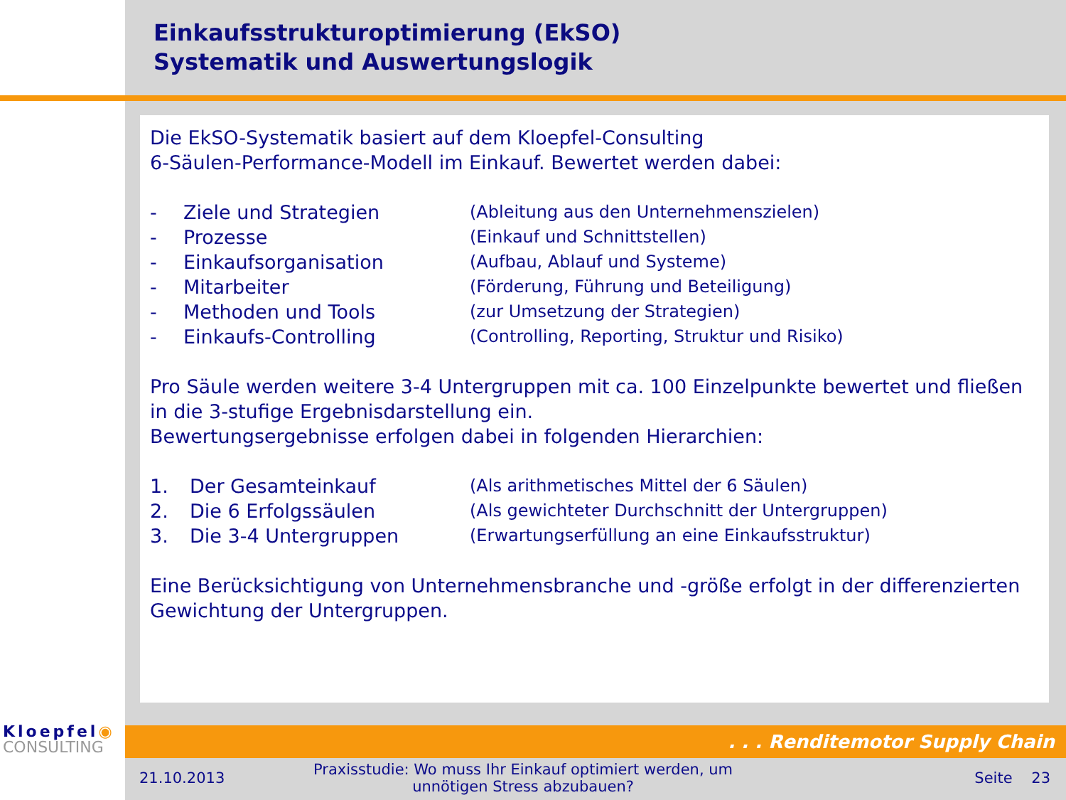Einkaufsstrukturoptimierung (EkSO)
Systematik und Auswertungslogik
Die EkSO-Systematik basiert auf dem Kloepfel-Consulting
6-Säulen-Performance-Modell im Einkauf. Bewertet werden dabei:
- Ziele und Strategien (Ableitung aus den Unternehmenszielen)
- Prozesse (Einkauf und Schnittstellen)
- Einkaufsorganisation (Aufbau, Ablauf und Systeme)
- Mitarbeiter (Förderung, Führung und Beteiligung)
- Methoden und Tools (zur Umsetzung der Strategien)
- Einkaufs-Controlling (Controlling, Reporting, Struktur und Risiko)
Pro Säule werden weitere 3-4 Untergruppen mit ca. 100 Einzelpunkte bewertet und fließen in die 3-stufige Ergebnisdarstellung ein.
Bewertungsergebnisse erfolgen dabei in folgenden Hierarchien:
1. Der Gesamteinkauf (Als arithmetisches Mittel der 6 Säulen)
2. Die 6 Erfolgssäulen (Als gewichteter Durchschnitt der Untergruppen)
3. Die 3-4 Untergruppen (Erwartungserfüllung an eine Einkaufsstruktur)
Eine Berücksichtigung von Unternehmensbranche und -größe erfolgt in der differenzierten Gewichtung der Untergruppen.
. . . Renditemotor Supply Chain
Kloepfel◉
CONSULTING
21.10.2013
Praxisstudie: Wo muss Ihr Einkauf optimiert werden, um unnötigen Stress abzubauen?
Seite 23